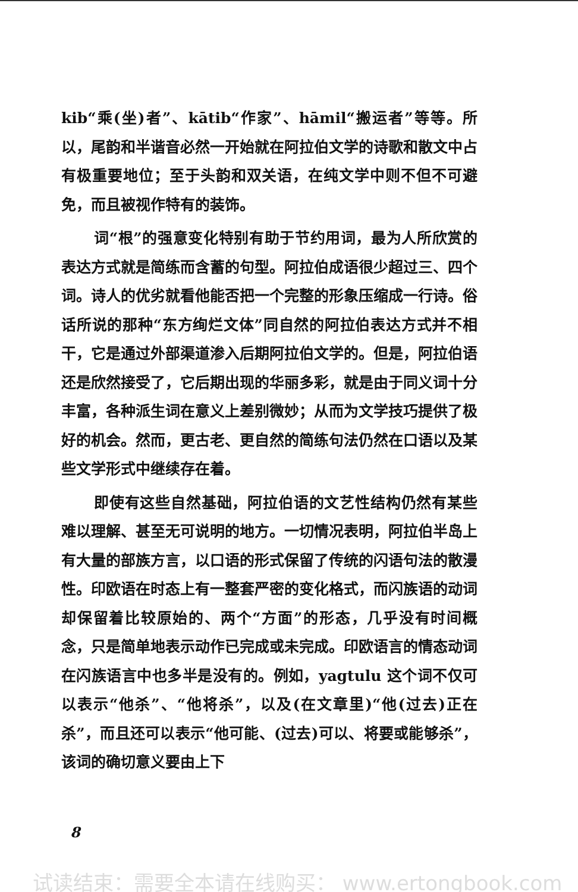kib“乘(坐)者”、kātib“作家”、hāmil“搬运者”等等。所以，尾韵和半谐音必然一开始就在阿拉伯文学的诗歌和散文中占有极重要地位；至于头韵和双关语，在纯文学中则不但不可避免，而且被视作特有的装饰。
词“根”的强意变化特别有助于节约用词，最为人所欣赏的表达方式就是简练而含蓄的句型。阿拉伯成语很少超过三、四个词。诗人的优劣就看他能否把一个完整的形象压缩成一行诗。俗话所说的那种“东方绚烂文体”同自然的阿拉伯表达方式并不相干，它是通过外部渠道渗入后期阿拉伯文学的。但是，阿拉伯语还是欣然接受了，它后期出现的华丽多彩，就是由于同义词十分丰富，各种派生词在意义上差别微妙；从而为文学技巧提供了极好的机会。然而，更古老、更自然的简练句法仍然在口语以及某些文学形式中继续存在着。
即使有这些自然基础，阿拉伯语的文艺性结构仍然有某些难以理解、甚至无可说明的地方。一切情况表明，阿拉伯半岛上有大量的部族方言，以口语的形式保留了传统的闪语句法的散漫性。印欧语在时态上有一整套严密的变化格式，而闪族语的动词却保留着比较原始的、两个“方面”的形态，几乎没有时间概念，只是简单地表示动作已完成或未完成。印欧语言的情态动词在闪族语言中也多半是没有的。例如，yagtulu 这个词不仅可以表示“他杀”、“他将杀”，以及(在文章里)“他(过去)正在杀”，而且还可以表示“他可能、(过去)可以、将要或能够杀”，该词的确切意义要由上下
8
试读结束：需要全本请在线购买： www.ertongbook.com